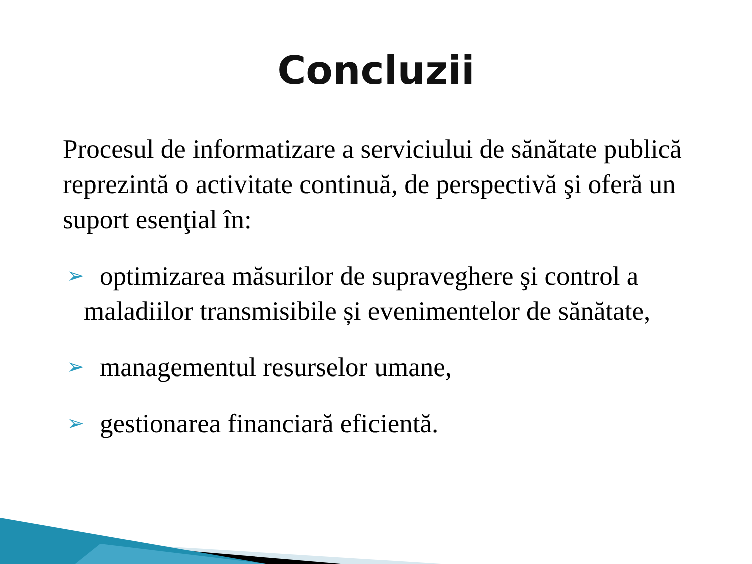Concluzii
Procesul de informatizare a serviciului de sănătate publică reprezintă o activitate continuă, de perspectivă şi oferă un suport esenţial în:
➢ optimizarea măsurilor de supraveghere şi control a
maladiilor transmisibile și evenimentelor de sănătate,
➢ managementul resurselor umane,
➢ gestionarea financiară eficientă.